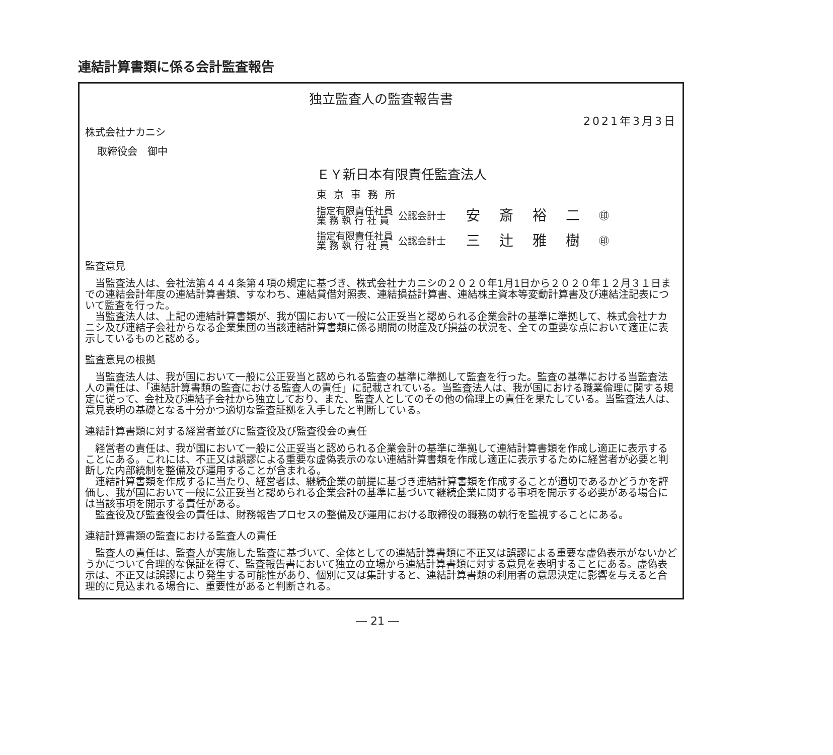連結計算書類に係る会計監査報告
独立監査人の監査報告書
2021年3月3日
株式会社ナカニシ
取締役会　御中
ＥＹ新日本有限責任監査法人
東京事務所
指定有限責任社員
業 務 執 行 社 員
公認会計士
安斎裕二
㊞
指定有限責任社員
業 務 執 行 社 員
公認会計士
三辻雅樹
㊞
監査意見
当監査法人は、会社法第４４４条第４項の規定に基づき、株式会社ナカニシの２０２０年1月1日から２０２０年１２月３１日までの連結会計年度の連結計算書類、すなわち、連結貸借対照表、連結損益計算書、連結株主資本等変動計算書及び連結注記表について監査を行った。
当監査法人は、上記の連結計算書類が、我が国において一般に公正妥当と認められる企業会計の基準に準拠して、株式会社ナカニシ及び連結子会社からなる企業集団の当該連結計算書類に係る期間の財産及び損益の状況を、全ての重要な点において適正に表示しているものと認める。
監査意見の根拠
当監査法人は、我が国において一般に公正妥当と認められる監査の基準に準拠して監査を行った。監査の基準における当監査法人の責任は、「連結計算書類の監査における監査人の責任」に記載されている。当監査法人は、我が国における職業倫理に関する規定に従って、会社及び連結子会社から独立しており、また、監査人としてのその他の倫理上の責任を果たしている。当監査法人は、意見表明の基礎となる十分かつ適切な監査証拠を入手したと判断している。
連結計算書類に対する経営者並びに監査役及び監査役会の責任
経営者の責任は、我が国において一般に公正妥当と認められる企業会計の基準に準拠して連結計算書類を作成し適正に表示することにある。これには、不正又は誤謬による重要な虚偽表示のない連結計算書類を作成し適正に表示するために経営者が必要と判断した内部統制を整備及び運用することが含まれる。
連結計算書類を作成するに当たり、経営者は、継続企業の前提に基づき連結計算書類を作成することが適切であるかどうかを評価し、我が国において一般に公正妥当と認められる企業会計の基準に基づいて継続企業に関する事項を開示する必要がある場合には当該事項を開示する責任がある。
監査役及び監査役会の責任は、財務報告プロセスの整備及び運用における取締役の職務の執行を監視することにある。
連結計算書類の監査における監査人の責任
監査人の責任は、監査人が実施した監査に基づいて、全体としての連結計算書類に不正又は誤謬による重要な虚偽表示がないかどうかについて合理的な保証を得て、監査報告書において独立の立場から連結計算書類に対する意見を表明することにある。虚偽表示は、不正又は誤謬により発生する可能性があり、個別に又は集計すると、連結計算書類の利用者の意思決定に影響を与えると合理的に見込まれる場合に、重要性があると判断される。
― 21 ―